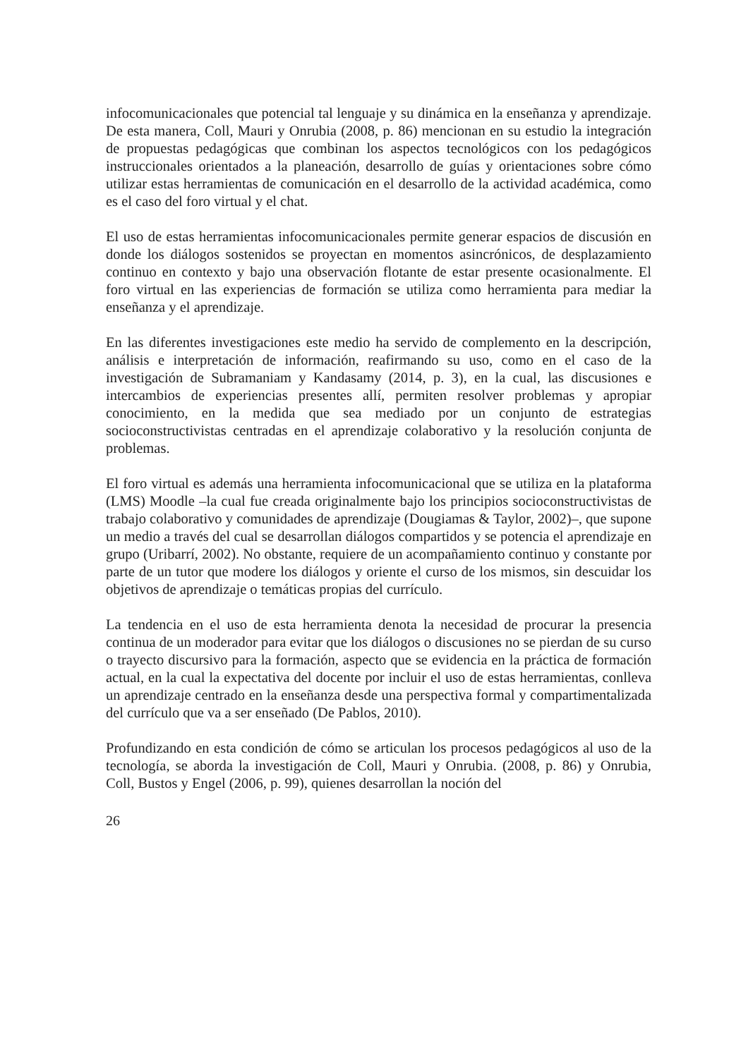infocomunicacionales que potencial tal lenguaje y su dinámica en la enseñanza y aprendizaje. De esta manera, Coll, Mauri y Onrubia (2008, p. 86) mencionan en su estudio la integración de propuestas pedagógicas que combinan los aspectos tecnológicos con los pedagógicos instruccionales orientados a la planeación, desarrollo de guías y orientaciones sobre cómo utilizar estas herramientas de comunicación en el desarrollo de la actividad académica, como es el caso del foro virtual y el chat.
El uso de estas herramientas infocomunicacionales permite generar espacios de discusión en donde los diálogos sostenidos se proyectan en momentos asincrónicos, de desplazamiento continuo en contexto y bajo una observación flotante de estar presente ocasionalmente. El foro virtual en las experiencias de formación se utiliza como herramienta para mediar la enseñanza y el aprendizaje.
En las diferentes investigaciones este medio ha servido de complemento en la descripción, análisis e interpretación de información, reafirmando su uso, como en el caso de la investigación de Subramaniam y Kandasamy (2014, p. 3), en la cual, las discusiones e intercambios de experiencias presentes allí, permiten resolver problemas y apropiar conocimiento, en la medida que sea mediado por un conjunto de estrategias socioconstructivistas centradas en el aprendizaje colaborativo y la resolución conjunta de problemas.
El foro virtual es además una herramienta infocomunicacional que se utiliza en la plataforma (LMS) Moodle –la cual fue creada originalmente bajo los principios socioconstructivistas de trabajo colaborativo y comunidades de aprendizaje (Dougiamas & Taylor, 2002)–, que supone un medio a través del cual se desarrollan diálogos compartidos y se potencia el aprendizaje en grupo (Uribarrí, 2002). No obstante, requiere de un acompañamiento continuo y constante por parte de un tutor que modere los diálogos y oriente el curso de los mismos, sin descuidar los objetivos de aprendizaje o temáticas propias del currículo.
La tendencia en el uso de esta herramienta denota la necesidad de procurar la presencia continua de un moderador para evitar que los diálogos o discusiones no se pierdan de su curso o trayecto discursivo para la formación, aspecto que se evidencia en la práctica de formación actual, en la cual la expectativa del docente por incluir el uso de estas herramientas, conlleva un aprendizaje centrado en la enseñanza desde una perspectiva formal y compartimentalizada del currículo que va a ser enseñado (De Pablos, 2010).
Profundizando en esta condición de cómo se articulan los procesos pedagógicos al uso de la tecnología, se aborda la investigación de Coll, Mauri y Onrubia. (2008, p. 86) y Onrubia, Coll, Bustos y Engel (2006, p. 99), quienes desarrollan la noción del
26